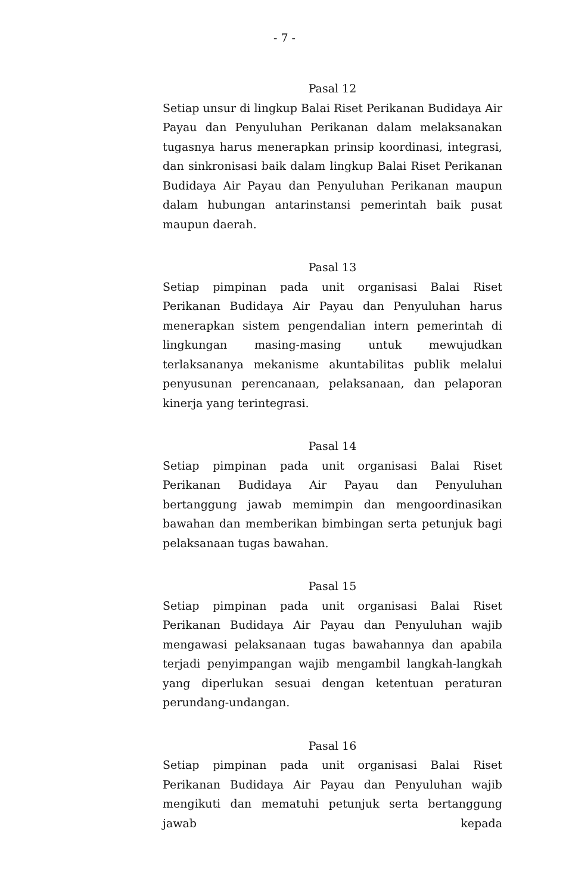- 7 -
Pasal 12
Setiap unsur di lingkup Balai Riset Perikanan Budidaya Air Payau dan Penyuluhan Perikanan dalam melaksanakan tugasnya harus menerapkan prinsip koordinasi, integrasi, dan sinkronisasi baik dalam lingkup Balai Riset Perikanan Budidaya Air Payau dan Penyuluhan Perikanan maupun dalam hubungan antarinstansi pemerintah baik pusat maupun daerah.
Pasal 13
Setiap pimpinan pada unit organisasi Balai Riset Perikanan Budidaya Air Payau dan Penyuluhan harus menerapkan sistem pengendalian intern pemerintah di lingkungan masing-masing untuk mewujudkan terlaksananya mekanisme akuntabilitas publik melalui penyusunan perencanaan, pelaksanaan, dan pelaporan kinerja yang terintegrasi.
Pasal 14
Setiap pimpinan pada unit organisasi Balai Riset Perikanan Budidaya Air Payau dan Penyuluhan bertanggung jawab memimpin dan mengoordinasikan bawahan dan memberikan bimbingan serta petunjuk bagi pelaksanaan tugas bawahan.
Pasal 15
Setiap pimpinan pada unit organisasi Balai Riset Perikanan Budidaya Air Payau dan Penyuluhan wajib mengawasi pelaksanaan tugas bawahannya dan apabila terjadi penyimpangan wajib mengambil langkah-langkah yang diperlukan sesuai dengan ketentuan peraturan perundang-undangan.
Pasal 16
Setiap pimpinan pada unit organisasi Balai Riset Perikanan Budidaya Air Payau dan Penyuluhan wajib mengikuti dan mematuhi petunjuk serta bertanggung jawab kepada